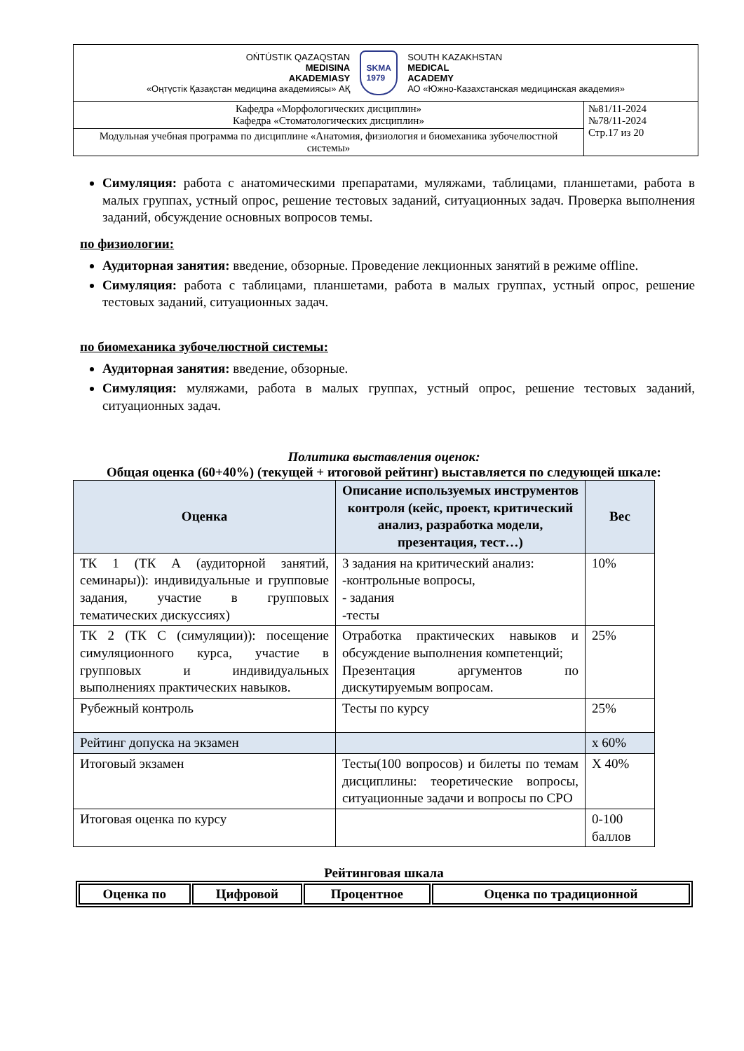| OŃTÚSTIK QAZAQSTAN MEDISINA AKADEMIASY «Оңтүстік Қазақстан медицина академиясы» АҚ SKMA 1979 SOUTH KAZAKHSTAN MEDICAL ACADEMY АО «Южно-Казахстанская медицинская академия» | |
| Кафедра «Морфологических дисциплин» Кафедра «Стоматологических дисциплин» | №81/11-2024 №78/11-2024 Стр.17 из 20 |
| Модульная учебная программа по дисциплине «Анатомия, физиология и биомеханика зубочелюстной системы» | |
Симуляция: работа с анатомическими препаратами, муляжами, таблицами, планшетами, работа в малых группах, устный опрос, решение тестовых заданий, ситуационных задач. Проверка выполнения заданий, обсуждение основных вопросов темы.
по физиологии:
Аудиторная занятия: введение, обзорные. Проведение лекционных занятий в режиме offline.
Симуляция: работа с таблицами, планшетами, работа в малых группах, устный опрос, решение тестовых заданий, ситуационных задач.
по биомеханика зубочелюстной системы:
Аудиторная занятия: введение, обзорные.
Симуляция: муляжами, работа в малых группах, устный опрос, решение тестовых заданий, ситуационных задач.
Политика выставления оценок:
Общая оценка (60+40%) (текущей + итоговой рейтинг) выставляется по следующей шкале:
| Оценка | Описание используемых инструментов контроля (кейс, проект, критический анализ, разработка модели, презентация, тест…) | Вес |
| --- | --- | --- |
| ТК 1 (ТК А (аудиторной занятий, семинары)): индивидуальные и групповые задания, участие в групповых тематических дискуссиях) | 3 задания на критический анализ: -контрольные вопросы, - задания -тесты | 10% |
| ТК 2 (ТК С (симуляции)): посещение симуляционного курса, участие в групповых и индивидуальных выполнениях практических навыков. | Отработка практических навыков и обсуждение выполнения компетенций; Презентация аргументов по дискутируемым вопросам. | 25% |
| Рубежный контроль | Тесты по курсу | 25% |
| Рейтинг допуска на экзамен | | х 60% |
| Итоговый экзамен | Тесты(100 вопросов) и билеты по темам дисциплины: теоретические вопросы, ситуационные задачи и вопросы по СРО | Х 40% |
| Итоговая оценка по курсу | | 0-100 баллов |
Рейтинговая шкала
| Оценка по | Цифровой | Процентное | Оценка по традиционной |
| --- | --- | --- | --- |